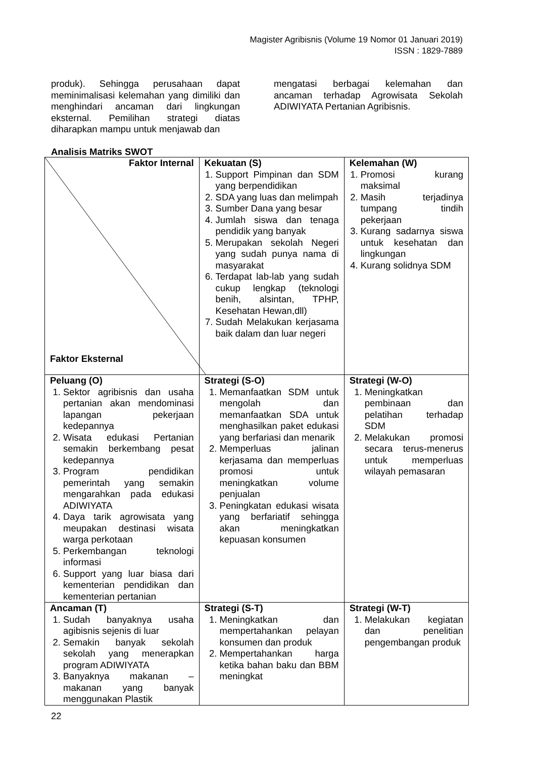Magister Agribisnis (Volume 19 Nomor 01 Januari 2019)
ISSN : 1829-7889
produk). Sehingga perusahaan dapat meminimalisasi kelemahan yang dimiliki dan menghindari ancaman dari lingkungan eksternal. Pemilihan strategi diatas diharapkan mampu untuk menjawab dan
mengatasi berbagai kelemahan dan ancaman terhadap Agrowisata Sekolah ADIWIYATA Pertanian Agribisnis.
Analisis Matriks SWOT
| Faktor Internal Faktor Eksternal | Kekuatan (S) 1. Support Pimpinan dan SDM yang berpendidikan 2. SDA yang luas dan melimpah 3. Sumber Dana yang besar 4. Jumlah siswa dan tenaga pendidik yang banyak 5. Merupakan sekolah Negeri yang sudah punya nama di masyarakat 6. Terdapat lab-lab yang sudah cukup lengkap (teknologi benih, alsintan, TPHP, Kesehatan Hewan,dll) 7. Sudah Melakukan kerjasama baik dalam dan luar negeri | Kelemahan (W) 1. Promosi kurang maksimal 2. Masih terjadinya tumpang tindih pekerjaan 3. Kurang sadarnya siswa untuk kesehatan dan lingkungan 4. Kurang solidnya SDM |
| Peluang (O) 1. Sektor agribisnis dan usaha pertanian akan mendominasi lapangan pekerjaan kedepannya 2. Wisata edukasi Pertanian semakin berkembang pesat kedepannya 3. Program pendidikan pemerintah yang semakin mengarahkan pada edukasi ADIWIYATA 4. Daya tarik agrowisata yang meupakan destinasi wisata warga perkotaan 5. Perkembangan teknologi informasi 6. Support yang luar biasa dari kementerian pendidikan dan kementerian pertanian | Strategi (S-O) 1. Memanfaatkan SDM untuk mengolah dan memanfaatkan SDA untuk menghasilkan paket edukasi yang berfariasi dan menarik 2. Memperluas jalinan kerjasama dan memperluas promosi untuk meningkatkan volume penjualan 3. Peningkatan edukasi wisata yang berfariatif sehingga akan meningkatkan kepuasan konsumen | Strategi (W-O) 1. Meningkatkan pembinaan dan pelatihan terhadap SDM 2. Melakukan promosi secara terus-menerus untuk memperluas wilayah pemasaran |
| Ancaman (T) 1. Sudah banyaknya usaha agibisnis sejenis di luar 2. Semakin banyak sekolah sekolah yang menerapkan program ADIWIYATA 3. Banyaknya makanan – makanan yang banyak menggunakan Plastik | Strategi (S-T) 1. Meningkatkan dan mempertahankan pelayan konsumen dan produk 2. Mempertahankan harga ketika bahan baku dan BBM meningkat | Strategi (W-T) 1. Melakukan kegiatan dan penelitian pengembangan produk |
22